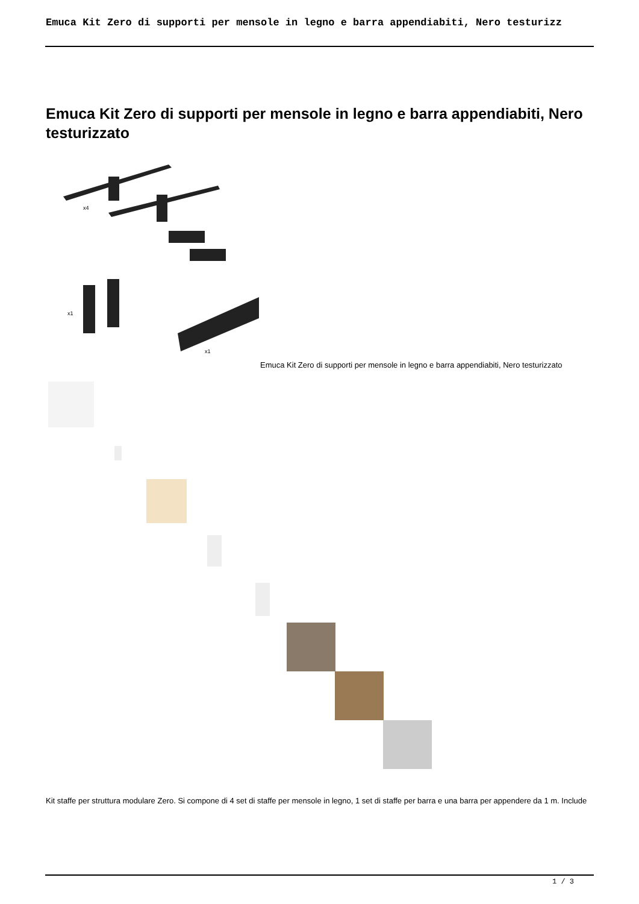Emuca Kit Zero di supporti per mensole in legno e barra appendiabiti, Nero testurizz
Emuca Kit Zero di supporti per mensole in legno e barra appendiabiti, Nero testurizzato
x4
x1
x1
Emuca Kit Zero di supporti per mensole in legno e barra appendiabiti, Nero testurizzato
Kit staffe per struttura modulare Zero. Si compone di 4 set di staffe per mensole in legno, 1 set di staffe per barra e una barra per appendere da 1 m. Include
1 / 3